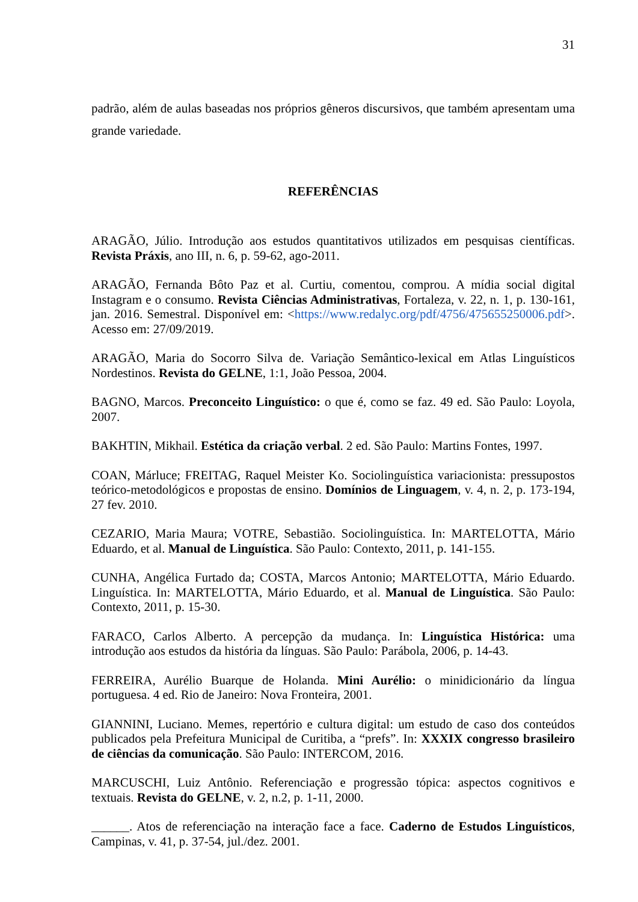31
padrão, além de aulas baseadas nos próprios gêneros discursivos, que também apresentam uma grande variedade.
REFERÊNCIAS
ARAGÃO, Júlio. Introdução aos estudos quantitativos utilizados em pesquisas científicas. Revista Práxis, ano III, n. 6, p. 59-62, ago-2011.
ARAGÃO, Fernanda Bôto Paz et al. Curtiu, comentou, comprou. A mídia social digital Instagram e o consumo. Revista Ciências Administrativas, Fortaleza, v. 22, n. 1, p. 130-161, jan. 2016. Semestral. Disponível em: <https://www.redalyc.org/pdf/4756/475655250006.pdf>. Acesso em: 27/09/2019.
ARAGÃO, Maria do Socorro Silva de. Variação Semântico-lexical em Atlas Linguísticos Nordestinos. Revista do GELNE, 1:1, João Pessoa, 2004.
BAGNO, Marcos. Preconceito Linguístico: o que é, como se faz. 49 ed. São Paulo: Loyola, 2007.
BAKHTIN, Mikhail. Estética da criação verbal. 2 ed. São Paulo: Martins Fontes, 1997.
COAN, Márluce; FREITAG, Raquel Meister Ko. Sociolinguística variacionista: pressupostos teórico-metodológicos e propostas de ensino. Domínios de Linguagem, v. 4, n. 2, p. 173-194, 27 fev. 2010.
CEZARIO, Maria Maura; VOTRE, Sebastião. Sociolinguística. In: MARTELOTTA, Mário Eduardo, et al. Manual de Linguística. São Paulo: Contexto, 2011, p. 141-155.
CUNHA, Angélica Furtado da; COSTA, Marcos Antonio; MARTELOTTA, Mário Eduardo. Linguística. In: MARTELOTTA, Mário Eduardo, et al. Manual de Linguística. São Paulo: Contexto, 2011, p. 15-30.
FARACO, Carlos Alberto. A percepção da mudança. In: Linguística Histórica: uma introdução aos estudos da história da línguas. São Paulo: Parábola, 2006, p. 14-43.
FERREIRA, Aurélio Buarque de Holanda. Mini Aurélio: o minidicionário da língua portuguesa. 4 ed. Rio de Janeiro: Nova Fronteira, 2001.
GIANNINI, Luciano. Memes, repertório e cultura digital: um estudo de caso dos conteúdos publicados pela Prefeitura Municipal de Curitiba, a “prefs”. In: XXXIX congresso brasileiro de ciências da comunicação. São Paulo: INTERCOM, 2016.
MARCUSCHI, Luiz Antônio. Referenciação e progressão tópica: aspectos cognitivos e textuais. Revista do GELNE, v. 2, n.2, p. 1-11, 2000.
______. Atos de referenciação na interação face a face. Caderno de Estudos Linguísticos, Campinas, v. 41, p. 37-54, jul./dez. 2001.